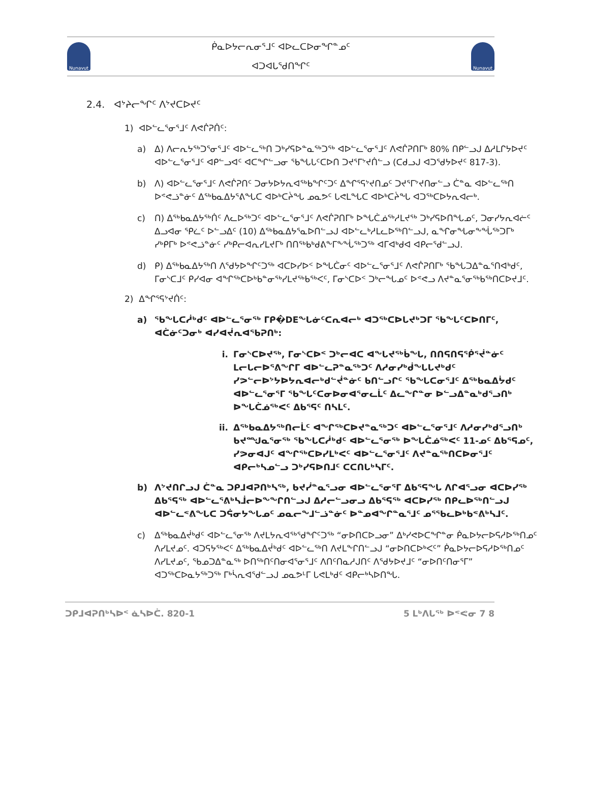Nunavut
ᑮᓇᐅᔭᓕᕆᓂᕐᒧᑦ ᐊᐅᓚᑕᐅᓂᖏᓐᓄᑦ
ᐊᑐᐊᒐᕐᑯᑎᖏᑦ
Nunavut
2.4. ᐊᔾᔨᓕᖏᑦ ᐱᔾᔪᑕᐅᔪᑦ
1) ᐊᐅᓪᓚᕐᓂᕐᒧᑦ ᐱᕙᒌᕈᑏᑦ:
a) ᐃ) ᐱᓕᕆᔭᖅᑐᕐᓂᕐᒧᑦ ᐊᐅᓪᓚᖅᑎ ᑐᒃᓯᕋᐅᓐᓇᖅᑐᖅ ᐊᐅᓪᓚᕐᓂᕐᒧᑦ ᐱᕙᒌᕈᑎᒥᒃ 80% ᑎᑭᓪᓗᒍ ᐃᓱᒪᒋᔭᐅᔪᑦ ᐊᐅᓪᓚᕐᓂᕐᒧᑦ ᐊᑭᓪᓗᐊᑦ ᐊᑕᖏᓪᓗᓂ ᖃᖓᒐᑦᑕᐅᑎ ᑐᔪᕐᒥᔾᔪᑏᓪᓗ (ᑕᑯᓗᒍ ᐊᑐᕐᑯᔭᐅᔪᑦ 817-3).
b) ᐱ) ᐊᐅᓪᓚᕐᓂᕐᒧᑦ ᐱᕙᒌᕈᑎᑦ ᑐᓂᔭᐅᔭᕆᐊᖅᑲᖏᑦᑐᑦ ᐃᖏᕐᕋᔾᔪᑎᓄᑦ ᑐᔪᕐᒥᔾᔪᑎᓂᓪᓗ ᑖᓐᓇ ᐊᐅᓪᓚᖅᑎ ᐅᕝᕙᓘᓐᓃᑦ ᐃᖅᑲᓇᐃᔭᕐᕕᖓᑕ ᐊᐅᒃᑕᔩᖓ ᓄᓇᕗᑦ ᒐᕙᒪᖓᑕ ᐊᐅᒃᑕᔩᖓ ᐊᑐᖅᑕᐅᔭᕆᐊᓕᒃ.
c) ᑎ) ᐃᖅᑲᓇᐃᔭᖅᑏᑦ ᐱᓚᐅᖅᑐᑦ ᐊᐅᓪᓚᕐᓂᕐᒧᑦ ᐱᕙᒌᕈᑎᒥᒃ ᐅᖓᑖᓅᖅᓱᒪᔪᖅ ᑐᒃᓯᕋᐅᑎᖓᓄᑦ, ᑐᓂᓯᔭᕆᐊᓖᑦ ᐃᓗᐊᓂ ᕿᓛᑦ ᐅᓪᓗᐃᑦ (10) ᐃᖅᑲᓇᐃᔭᕐᓇᐅᑎᓪᓗᒍ ᐊᐅᓪᓚᒃᓱᒪᓚᐅᖅᑎᓪᓗᒍ, ᓇᖏᓂᖓᓂᖕᖔᖅᑐᒥᒃ ᓯᒃᑭᒥᒃ ᐅᕝᕙᓘᓐᓃᑦ ᓯᒃᑭᓕᐊᕆᓯᒪᔪᒥᒃ ᑎᑎᖅᑲᒃᑯᕕᖕᒥᖕᖔᖅᑐᖅ ᐊᒥᐊᒃᑯᐊ ᐊᑭᓕᕐᑯᓪᓗᒍ.
d) ᑭ) ᐃᖅᑲᓇᐃᔭᖅᑎ ᐱᕐᑯᔭᐅᖏᑦᑐᖅ ᐊᑕᐅᓯᐅᑉ ᐅᖓᑖᓂᑦ ᐊᐅᓪᓚᕐᓂᕐᒧᑦ ᐱᕙᒌᕈᑎᒥᒃ ᖃᖓᑐᐃᓐᓇᕐᑎᐊᒃᑯᑦ, ᒥᓂᔅᑕᒧᑦ ᑭᓯᐊᓂ ᐊᖏᖅᑕᐅᒃᑲᓐᓂᖅᓯᒪᔪᖅᑲᖅᐸᑦ, ᒥᓂᔅᑕᐅᑉ ᑐᒃᓕᖓᓄᑦ ᐅᕝᕙᓗ ᐱᔪᓐᓇᕐᓂᖅᑲᖅᑎᑕᐅᔪᒧᑦ.
2) ᐃᖏᕐᕋᔾᔪᑏᑦ:
a) ᖃᖓᑕᓲᒃᑯᑦ ᐊᐅᓪᓚᕐᓂᖅ ᒥᑭ�DEᖓᓃᑦᑕᕆᐊᓕᒃ ᐊᑐᖅᑕᐅᒐᔪᒃᑐᒥ ᖃᖓᑦᑕᐅᑎᒥᑦ, ᐊᑖᓃᑦᑐᓂᒃ ᐊᓯᐊᔫᕆᐊᖃᕈᑎᒃ:
i. ᒥᓂᔅᑕᐅᔪᖅ, ᒥᓂᔅᑕᐅᑉ ᑐᒃᓕᐊᑕ ᐊᖓᔪᖅᑳᖓ, ᑎᑎᕋᑎᕋᖀᕐᔫᓐᓃᑦ ᒪᓕᒐᓕᐅᕐᕕᖏᒥ ᐊᐅᓪᓚᕈᓐᓇᖅᑐᑦ ᐱᓱᓂᓯᒃᑰᖓᒐᔪᒃᑯᑦ ᓯᕗᓪᓕᐅᔾᔭᐅᔭᕆᐊᓕᒃᑯᓪᔫᓐᓃᑦ ᑲᑎᓪᓗᒋᑦ ᖃᖓᑕᓂᕐᒧᑦ ᐃᖅᑲᓇᐃᔮᑯᑦ ᐊᐅᓪᓚᕐᓂᕐᒥ ᖃᖓᑦᑕᓂᐅᓂᐊᕐᓂᓚᒫᑦ ᐃᓚᖏᓐᓂ ᐅᓪᓗᐃᓐᓇᒃᑯᕐᓗᑎᒃ ᐅᖓᑖᓅᖅᐸᑦ ᐃᑲᕐᕋᑦ ᑎᓴᒪᑦ.
ii. ᐃᖅᑲᓇᐃᔭᖅᑎᓕᒫᑦ ᐊᖏᖅᑕᐅᔪᓐᓇᖅᑐᑦ ᐊᐅᓪᓚᕐᓂᕐᒧᑦ ᐱᓱᓂᓯᒃᑯᕐᓗᑎᒃ ᑲᔪᙳᓇᕐᓂᖅ ᖃᖓᑕᓲᒃᑯᑦ ᐊᐅᓪᓚᕐᓂᖅ ᐅᖓᑖᓅᖅᐸᑦ 11-ᓄᑦ ᐃᑲᕐᕋᓄᑦ, ᓯᕗᓂᐊᒍᑦ ᐊᖏᖅᑕᐅᓯᒪᒃᐸᑦ ᐊᐅᓪᓚᕐᓂᕐᒧᑦ ᐱᔪᓐᓇᖅᑎᑕᐅᓂᕐᒧᑦ ᐊᑭᓕᒃᓴᓄᓪᓗ ᑐᒃᓯᕋᐅᑎᒧᑦ ᑕᑕᑎᒐᒃᓴᒥᑦ.
b) ᐱᔾᔪᑎᒋᓗᒍ ᑖᓐᓇ ᑐᑭᒧᐊᕈᑎᒃᓴᖅ, ᑲᔪᓰᓐᓇᕐᓗᓂ ᐊᐅᓪᓚᕐᓂᕐᒥ ᐃᑲᕐᕋᖓ ᐱᒋᐊᕐᓗᓂ ᐊᑕᐅᓯᖅ ᐃᑲᕐᕋᖅ ᐊᐅᓪᓚᕐᕕᒃᓴᒨᓕᐅᖕᖏᑎᓪᓗᒍ ᐃᓱᓕᓪᓗᓂᓗ ᐃᑲᕐᕋᖅ ᐊᑕᐅᓯᖅ ᑎᑭᓚᐅᖅᑎᓪᓗᒍ ᐊᐅᓪᓚᕝᕕᖓᑕ ᑐᕌᓂᔭᖓᓄᑦ ᓄᓇᓕᖕᒧᓪᓘᓐᓃᑦ ᐅᓐᓄᐊᖏᓐᓇᕐᒧᑦ ᓄᕐᖃᓚᐅᒃᑲᕝᕕᒃᓴᒧᑦ.
c) ᐃᖅᑲᓇᐃᔫᒃᑯᑦ ᐊᐅᓪᓚᕐᓂᖅ ᐱᔪᒪᔭᕆᐊᖅᖁᖏᑦᑐᖅ “ᓂᐅᑎᑕᐅᓗᓂ” ᐃᒃᓯᕙᐅᑕᖏᓐᓂ ᑮᓇᐅᔭᓕᐅᕋᓱᐅᖅᑎᓄᑦ ᐱᓯᒪᔪᓄᑦ. ᐊᑐᕋᔭᖅᐸᑦ ᐃᖅᑲᓇᐃᔫᒃᑯᑦ ᐊᐅᓪᓚᖅᑎ ᐱᔪᒪᖕᒋᑎᓪᓗᒍ “ᓂᐅᑎᑕᐅᒃᐸᑦ” ᑮᓇᐅᔭᓕᐅᕋᓱᐅᖅᑎᓄᑦ ᐱᓯᒪᔪᓄᑦ, ᖃᓄᑐᐃᓐᓇᖅ ᐅᑎᖅᑎᑦᑎᓂᐊᕐᓂᕐᒧᑦ ᐱᑎᑦᑎᓇᓱᒍᑎᑦ ᐱᕐᑯᔭᐅᔪᒧᑦ “ᓂᐅᑎᑦᑎᓂᕐᒥ” ᐊᑐᖅᑕᐅᓇᔭᖅᑐᖅ ᒥᒃᓵᕆᐊᕐᑯᓪᓗᒍ ᓄᓇᕗᒻᒥ ᒐᕙᒪᒃᑯᑦ ᐊᑭᓕᒃᓴᐅᑎᖓ.
ᑐᑭᒧᐊᕈᑎᒃᓴᐅᑉ ᓈᓴᐅᑖ. 820-1 5 ᒪᒃᐱᒐᖅ ᐅᕝᕙᓂ 7 8